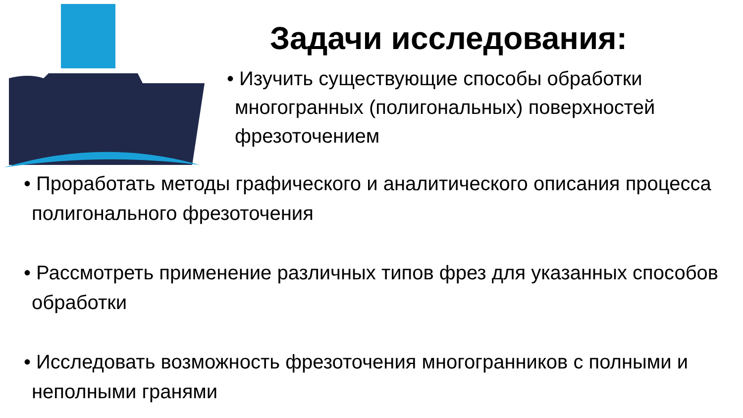Задачи исследования:
• Изучить существующие способы обработки многогранных (полигональных) поверхностей фрезоточением
• Проработать методы графического и аналитического описания процесса полигонального фрезоточения
• Рассмотреть применение различных типов фрез для указанных способов обработки
• Исследовать возможность фрезоточения многогранников с полными и неполными гранями